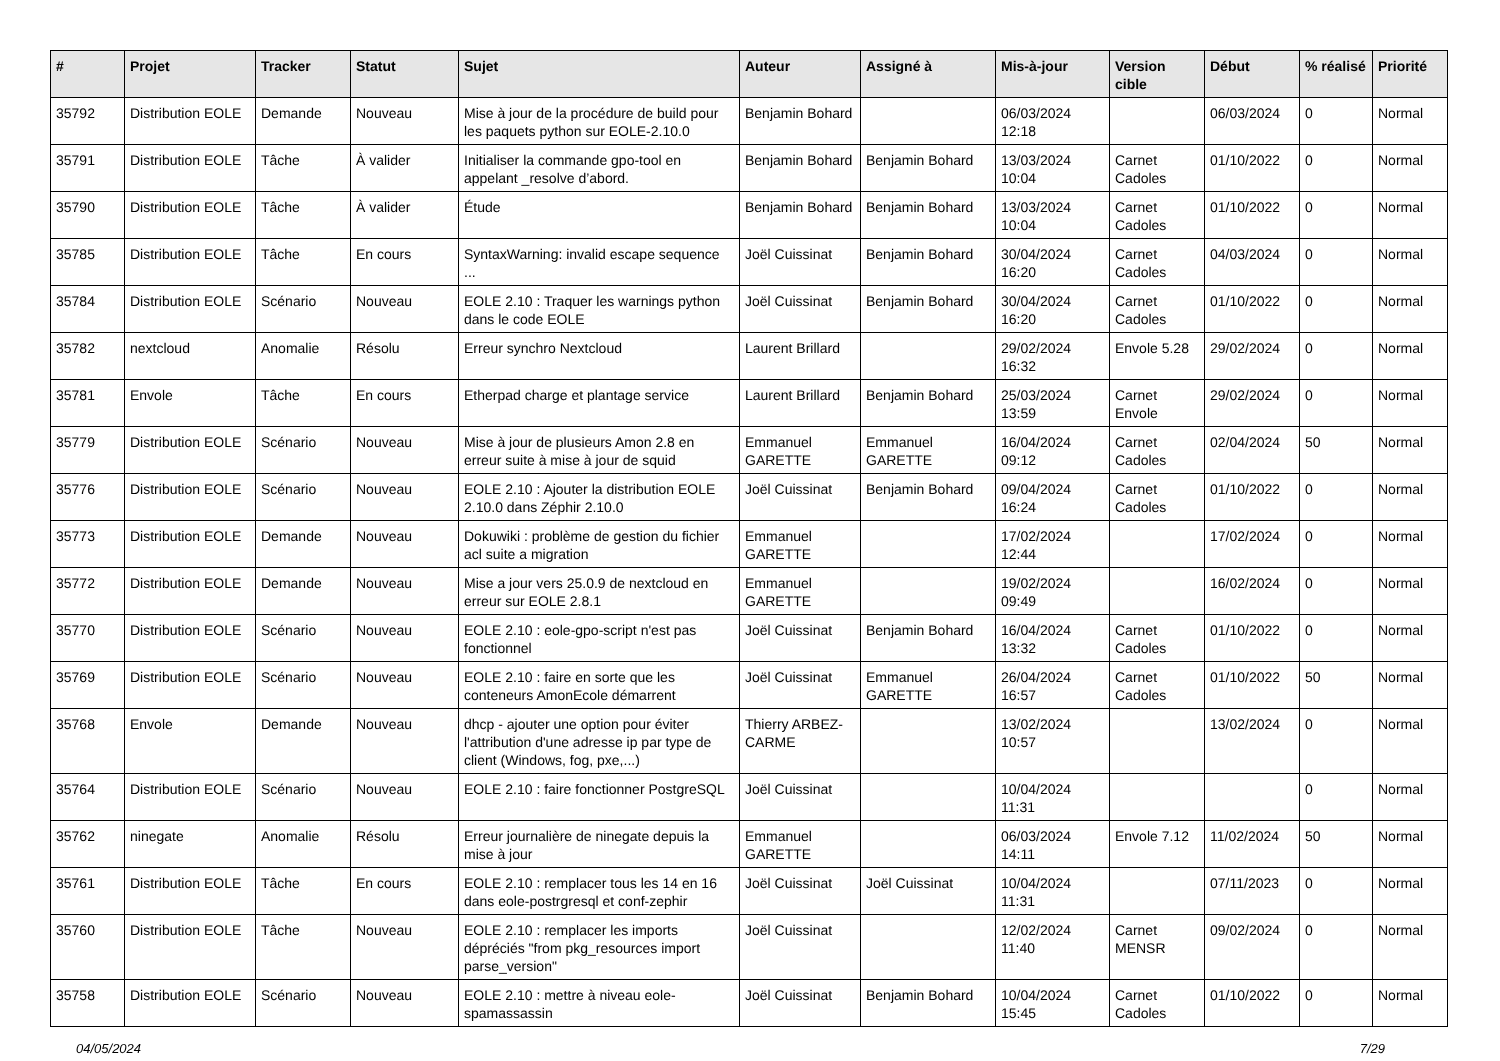| # | Projet | Tracker | Statut | Sujet | Auteur | Assigné à | Mis-à-jour | Version cible | Début | % réalisé | Priorité |
| --- | --- | --- | --- | --- | --- | --- | --- | --- | --- | --- | --- |
| 35792 | Distribution EOLE | Demande | Nouveau | Mise à jour de la procédure de build pour les paquets python sur EOLE-2.10.0 | Benjamin Bohard | | 06/03/2024 12:18 | | 06/03/2024 | 0 | Normal |
| 35791 | Distribution EOLE | Tâche | À valider | Initialiser la commande gpo-tool en appelant _resolve d’abord. | Benjamin Bohard | Benjamin Bohard | 13/03/2024 10:04 | Carnet Cadoles | 01/10/2022 | 0 | Normal |
| 35790 | Distribution EOLE | Tâche | À valider | Étude | Benjamin Bohard | Benjamin Bohard | 13/03/2024 10:04 | Carnet Cadoles | 01/10/2022 | 0 | Normal |
| 35785 | Distribution EOLE | Tâche | En cours | SyntaxWarning: invalid escape sequence ... | Joël Cuissinat | Benjamin Bohard | 30/04/2024 16:20 | Carnet Cadoles | 04/03/2024 | 0 | Normal |
| 35784 | Distribution EOLE | Scénario | Nouveau | EOLE 2.10 : Traquer les warnings python dans le code EOLE | Joël Cuissinat | Benjamin Bohard | 30/04/2024 16:20 | Carnet Cadoles | 01/10/2022 | 0 | Normal |
| 35782 | nextcloud | Anomalie | Résolu | Erreur synchro Nextcloud | Laurent Brillard | | 29/02/2024 16:32 | Envole 5.28 | 29/02/2024 | 0 | Normal |
| 35781 | Envole | Tâche | En cours | Etherpad charge et plantage service | Laurent Brillard | Benjamin Bohard | 25/03/2024 13:59 | Carnet Envole | 29/02/2024 | 0 | Normal |
| 35779 | Distribution EOLE | Scénario | Nouveau | Mise à jour de plusieurs Amon 2.8 en erreur suite à mise à jour de squid | Emmanuel GARETTE | Emmanuel GARETTE | 16/04/2024 09:12 | Carnet Cadoles | 02/04/2024 | 50 | Normal |
| 35776 | Distribution EOLE | Scénario | Nouveau | EOLE 2.10 : Ajouter la distribution EOLE 2.10.0 dans Zéphir 2.10.0 | Joël Cuissinat | Benjamin Bohard | 09/04/2024 16:24 | Carnet Cadoles | 01/10/2022 | 0 | Normal |
| 35773 | Distribution EOLE | Demande | Nouveau | Dokuwiki : problème de gestion du fichier acl suite a migration | Emmanuel GARETTE | | 17/02/2024 12:44 | | 17/02/2024 | 0 | Normal |
| 35772 | Distribution EOLE | Demande | Nouveau | Mise a jour vers 25.0.9 de nextcloud en erreur sur EOLE 2.8.1 | Emmanuel GARETTE | | 19/02/2024 09:49 | | 16/02/2024 | 0 | Normal |
| 35770 | Distribution EOLE | Scénario | Nouveau | EOLE 2.10 : eole-gpo-script n'est pas fonctionnel | Joël Cuissinat | Benjamin Bohard | 16/04/2024 13:32 | Carnet Cadoles | 01/10/2022 | 0 | Normal |
| 35769 | Distribution EOLE | Scénario | Nouveau | EOLE 2.10 : faire en sorte que les conteneurs AmonEcole démarrent | Joël Cuissinat | Emmanuel GARETTE | 26/04/2024 16:57 | Carnet Cadoles | 01/10/2022 | 50 | Normal |
| 35768 | Envole | Demande | Nouveau | dhcp - ajouter une option pour éviter l'attribution d'une adresse ip par type de client (Windows, fog, pxe,...) | Thierry ARBEZ-CARME | | 13/02/2024 10:57 | | 13/02/2024 | 0 | Normal |
| 35764 | Distribution EOLE | Scénario | Nouveau | EOLE 2.10 : faire fonctionner PostgreSQL | Joël Cuissinat | | 10/04/2024 11:31 | | | 0 | Normal |
| 35762 | ninegate | Anomalie | Résolu | Erreur journalière de ninegate depuis la mise à jour | Emmanuel GARETTE | | 06/03/2024 14:11 | Envole 7.12 | 11/02/2024 | 50 | Normal |
| 35761 | Distribution EOLE | Tâche | En cours | EOLE 2.10 : remplacer tous les 14 en 16 dans eole-postrgresql et conf-zephir | Joël Cuissinat | Joël Cuissinat | 10/04/2024 11:31 | | 07/11/2023 | 0 | Normal |
| 35760 | Distribution EOLE | Tâche | Nouveau | EOLE 2.10 : remplacer les imports dépréciés "from pkg_resources import parse_version" | Joël Cuissinat | | 12/02/2024 11:40 | Carnet MENSR | 09/02/2024 | 0 | Normal |
| 35758 | Distribution EOLE | Scénario | Nouveau | EOLE 2.10 : mettre à niveau eole-spamassassin | Joël Cuissinat | Benjamin Bohard | 10/04/2024 15:45 | Carnet Cadoles | 01/10/2022 | 0 | Normal |
04/05/2024 7/29